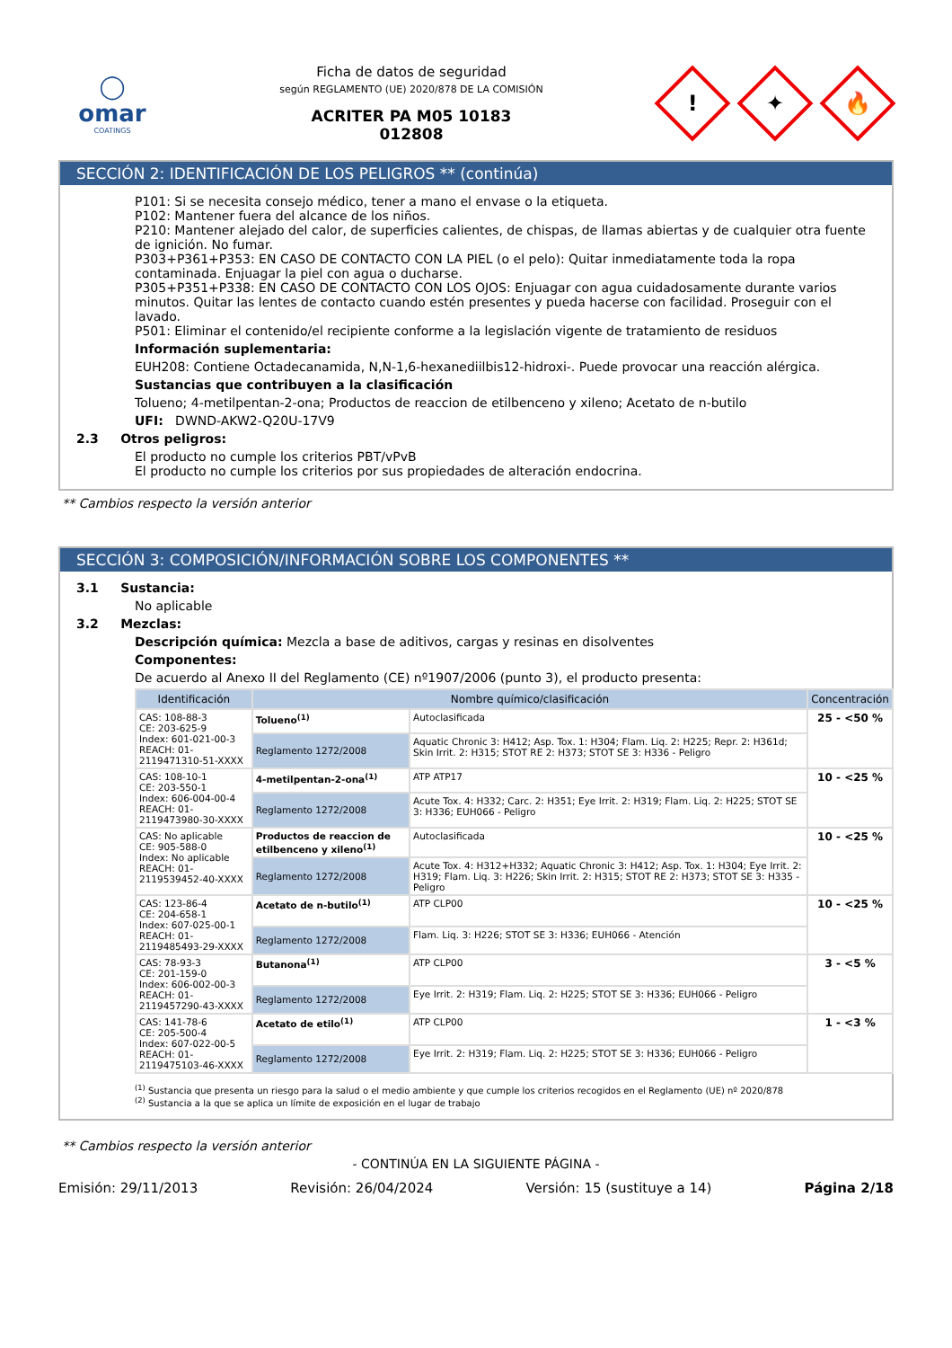◯
omar
COATINGS
Ficha de datos de seguridad
según REGLAMENTO (UE) 2020/878 DE LA COMISIÓN
ACRITER PA M05 10183
012808
!
✦
🔥
SECCIÓN 2: IDENTIFICACIÓN DE LOS PELIGROS ** (continúa)
P101: Si se necesita consejo médico, tener a mano el envase o la etiqueta.
P102: Mantener fuera del alcance de los niños.
P210: Mantener alejado del calor, de superficies calientes, de chispas, de llamas abiertas y de cualquier otra fuente de ignición. No fumar.
P303+P361+P353: EN CASO DE CONTACTO CON LA PIEL (o el pelo): Quitar inmediatamente toda la ropa contaminada. Enjuagar la piel con agua o ducharse.
P305+P351+P338: EN CASO DE CONTACTO CON LOS OJOS: Enjuagar con agua cuidadosamente durante varios minutos. Quitar las lentes de contacto cuando estén presentes y pueda hacerse con facilidad. Proseguir con el lavado.
P501: Eliminar el contenido/el recipiente conforme a la legislación vigente de tratamiento de residuos
Información suplementaria:
EUH208: Contiene Octadecanamida, N,N-1,6-hexanediilbis12-hidroxi-. Puede provocar una reacción alérgica.
Sustancias que contribuyen a la clasificación
Tolueno; 4-metilpentan-2-ona; Productos de reaccion de etilbenceno y xileno; Acetato de n-butilo
UFI: DWND-AKW2-Q20U-17V9
2.3 Otros peligros:
El producto no cumple los criterios PBT/vPvB
El producto no cumple los criterios por sus propiedades de alteración endocrina.
** Cambios respecto la versión anterior
SECCIÓN 3: COMPOSICIÓN/INFORMACIÓN SOBRE LOS COMPONENTES **
3.1 Sustancia:
No aplicable
3.2 Mezclas:
Descripción química: Mezcla a base de aditivos, cargas y resinas en disolventes
Componentes:
De acuerdo al Anexo II del Reglamento (CE) nº1907/2006 (punto 3), el producto presenta:
| Identificación | Nombre químico/clasificación | | | Concentración |
| --- | --- | --- | --- | --- |
| CAS: 108-88-3 CE: 203-625-9 Index: 601-021-00-3 REACH: 01-2119471310-51-XXXX | Tolueno<sup>(1)</sup> | | Autoclasificada | 25 - <50 % |
| | Reglamento 1272/2008 | Aquatic Chronic 3: H412; Asp. Tox. 1: H304; Flam. Liq. 2: H225; Repr. 2: H361d; Skin Irrit. 2: H315; STOT RE 2: H373; STOT SE 3: H336 - Peligro | | |
| CAS: 108-10-1 CE: 203-550-1 Index: 606-004-00-4 REACH: 01-2119473980-30-XXXX | 4-metilpentan-2-ona<sup>(1)</sup> | | ATP ATP17 | 10 - <25 % |
| | Reglamento 1272/2008 | Acute Tox. 4: H332; Carc. 2: H351; Eye Irrit. 2: H319; Flam. Liq. 2: H225; STOT SE 3: H336; EUH066 - Peligro | | |
| CAS: No aplicable CE: 905-588-0 Index: No aplicable REACH: 01-2119539452-40-XXXX | Productos de reaccion de etilbenceno y xileno<sup>(1)</sup> | | Autoclasificada | 10 - <25 % |
| | Reglamento 1272/2008 | Acute Tox. 4: H312+H332; Aquatic Chronic 3: H412; Asp. Tox. 1: H304; Eye Irrit. 2: H319; Flam. Liq. 3: H226; Skin Irrit. 2: H315; STOT RE 2: H373; STOT SE 3: H335 - Peligro | | |
| CAS: 123-86-4 CE: 204-658-1 Index: 607-025-00-1 REACH: 01-2119485493-29-XXXX | Acetato de n-butilo<sup>(1)</sup> | | ATP CLP00 | 10 - <25 % |
| | Reglamento 1272/2008 | Flam. Liq. 3: H226; STOT SE 3: H336; EUH066 - Atención | | |
| CAS: 78-93-3 CE: 201-159-0 Index: 606-002-00-3 REACH: 01-2119457290-43-XXXX | Butanona<sup>(1)</sup> | | ATP CLP00 | 3 - <5 % |
| | Reglamento 1272/2008 | Eye Irrit. 2: H319; Flam. Liq. 2: H225; STOT SE 3: H336; EUH066 - Peligro | | |
| CAS: 141-78-6 CE: 205-500-4 Index: 607-022-00-5 REACH: 01-2119475103-46-XXXX | Acetato de etilo<sup>(1)</sup> | | ATP CLP00 | 1 - <3 % |
| | Reglamento 1272/2008 | Eye Irrit. 2: H319; Flam. Liq. 2: H225; STOT SE 3: H336; EUH066 - Peligro | | |
<sup>(1)</sup> Sustancia que presenta un riesgo para la salud o el medio ambiente y que cumple los criterios recogidos en el Reglamento (UE) nº 2020/878
<sup>(2)</sup> Sustancia a la que se aplica un límite de exposición en el lugar de trabajo
** Cambios respecto la versión anterior
- CONTINÚA EN LA SIGUIENTE PÁGINA -
Emisión: 29/11/2013 Revisión: 26/04/2024 Versión: 15 (sustituye a 14) Página 2/18